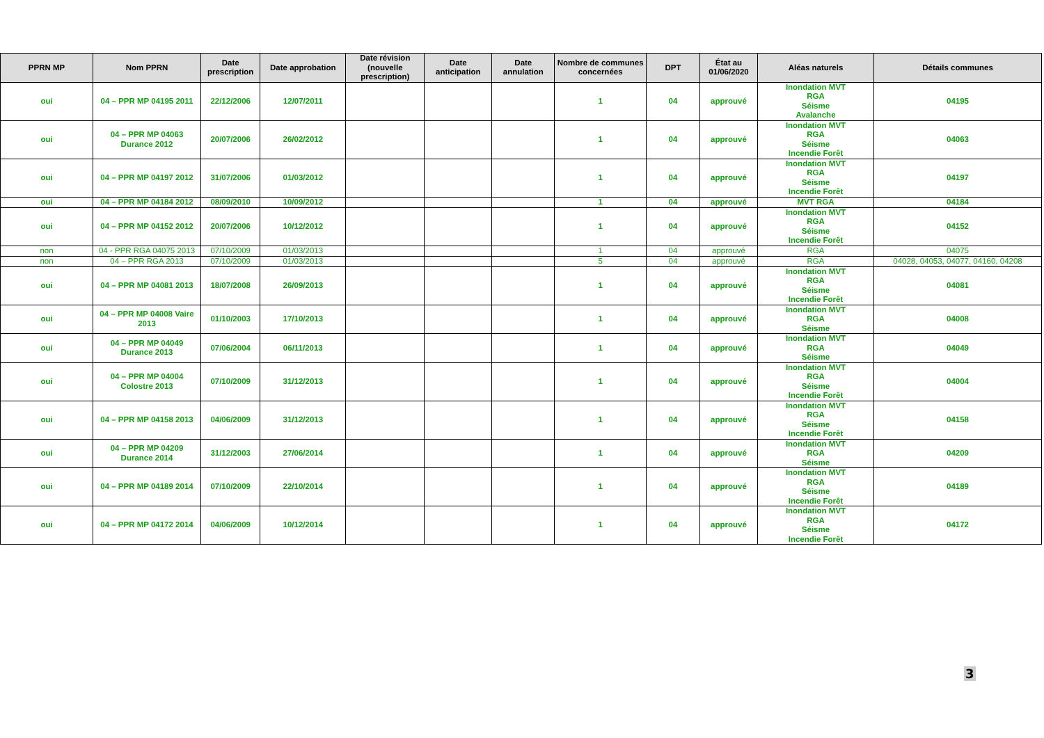| PPRN MP | Nom PPRN | Date prescription | Date approbation | Date révision (nouvelle prescription) | Date anticipation | Date annulation | Nombre de communes concernées | DPT | État au 01/06/2020 | Aléas naturels | Détails communes |
| --- | --- | --- | --- | --- | --- | --- | --- | --- | --- | --- | --- |
| oui | 04 – PPR MP 04195 2011 | 22/12/2006 | 12/07/2011 | | | | 1 | 04 | approuvé | Inondation MVT RGA Séisme Avalanche | 04195 |
| oui | 04 – PPR MP 04063 Durance 2012 | 20/07/2006 | 26/02/2012 | | | | 1 | 04 | approuvé | Inondation MVT RGA Séisme Incendie Forêt | 04063 |
| oui | 04 – PPR MP 04197 2012 | 31/07/2006 | 01/03/2012 | | | | 1 | 04 | approuvé | Inondation MVT RGA Séisme Incendie Forêt | 04197 |
| oui | 04 – PPR MP 04184 2012 | 08/09/2010 | 10/09/2012 | | | | 1 | 04 | approuvé | MVT RGA | 04184 |
| oui | 04 – PPR MP 04152 2012 | 20/07/2006 | 10/12/2012 | | | | 1 | 04 | approuvé | Inondation MVT RGA Séisme Incendie Forêt | 04152 |
| non | 04 - PPR RGA 04075 2013 | 07/10/2009 | 01/03/2013 | | | | 1 | 04 | approuvé | RGA | 04075 |
| non | 04 – PPR RGA 2013 | 07/10/2009 | 01/03/2013 | | | | 5 | 04 | approuvé | RGA | 04028, 04053, 04077, 04160, 04208 |
| oui | 04 – PPR MP 04081 2013 | 18/07/2008 | 26/09/2013 | | | | 1 | 04 | approuvé | Inondation MVT RGA Séisme Incendie Forêt | 04081 |
| oui | 04 – PPR MP 04008 Vaire 2013 | 01/10/2003 | 17/10/2013 | | | | 1 | 04 | approuvé | Inondation MVT RGA Séisme | 04008 |
| oui | 04 – PPR MP 04049 Durance 2013 | 07/06/2004 | 06/11/2013 | | | | 1 | 04 | approuvé | Inondation MVT RGA Séisme | 04049 |
| oui | 04 – PPR MP 04004 Colostre 2013 | 07/10/2009 | 31/12/2013 | | | | 1 | 04 | approuvé | Inondation MVT RGA Séisme Incendie Forêt | 04004 |
| oui | 04 – PPR MP 04158 2013 | 04/06/2009 | 31/12/2013 | | | | 1 | 04 | approuvé | Inondation MVT RGA Séisme Incendie Forêt | 04158 |
| oui | 04 – PPR MP 04209 Durance 2014 | 31/12/2003 | 27/06/2014 | | | | 1 | 04 | approuvé | Inondation MVT RGA Séisme | 04209 |
| oui | 04 – PPR MP 04189 2014 | 07/10/2009 | 22/10/2014 | | | | 1 | 04 | approuvé | Inondation MVT RGA Séisme Incendie Forêt | 04189 |
| oui | 04 – PPR MP 04172 2014 | 04/06/2009 | 10/12/2014 | | | | 1 | 04 | approuvé | Inondation MVT RGA Séisme Incendie Forêt | 04172 |
3